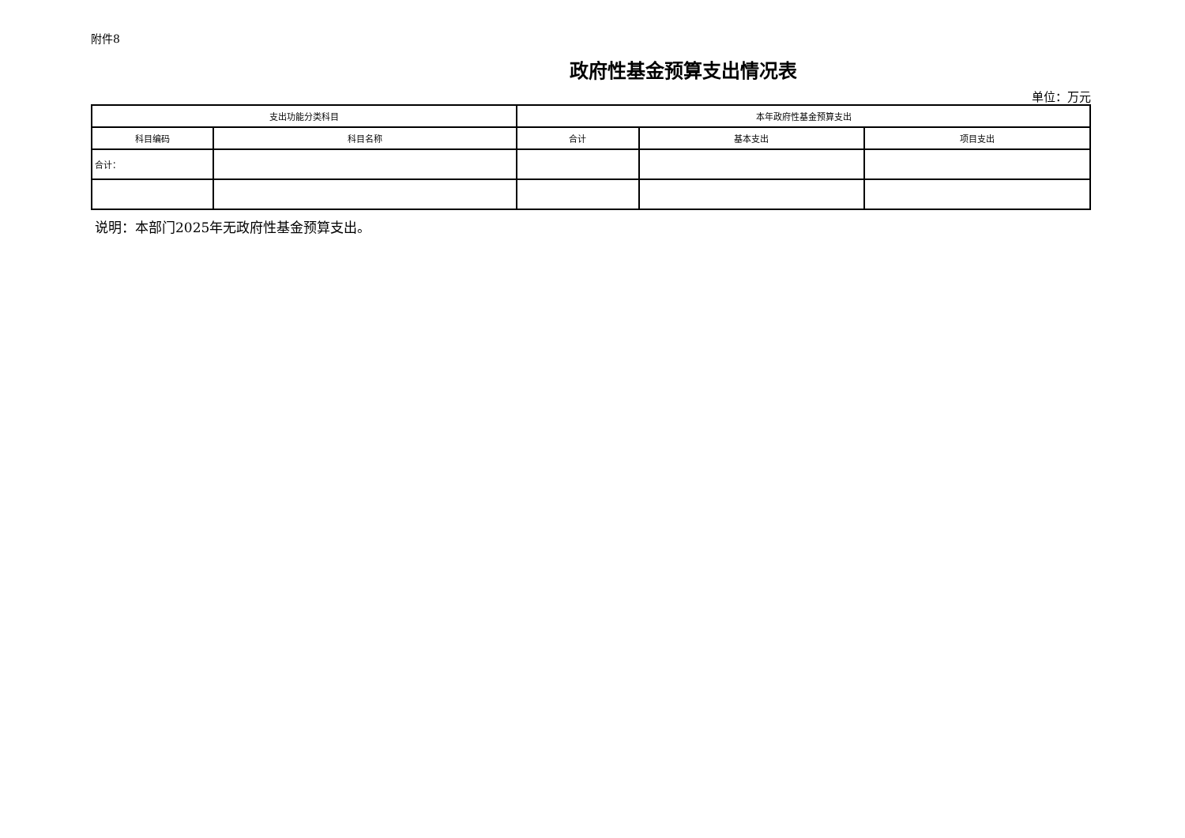附件8
政府性基金预算支出情况表
单位：万元
| 支出功能分类科目 | | 本年政府性基金预算支出 | | |
| --- | --- | --- | --- | --- |
| 科目编码 | 科目名称 | 合计 | 基本支出 | 项目支出 |
| 合计： | | | | |
说明：本部门2025年无政府性基金预算支出。